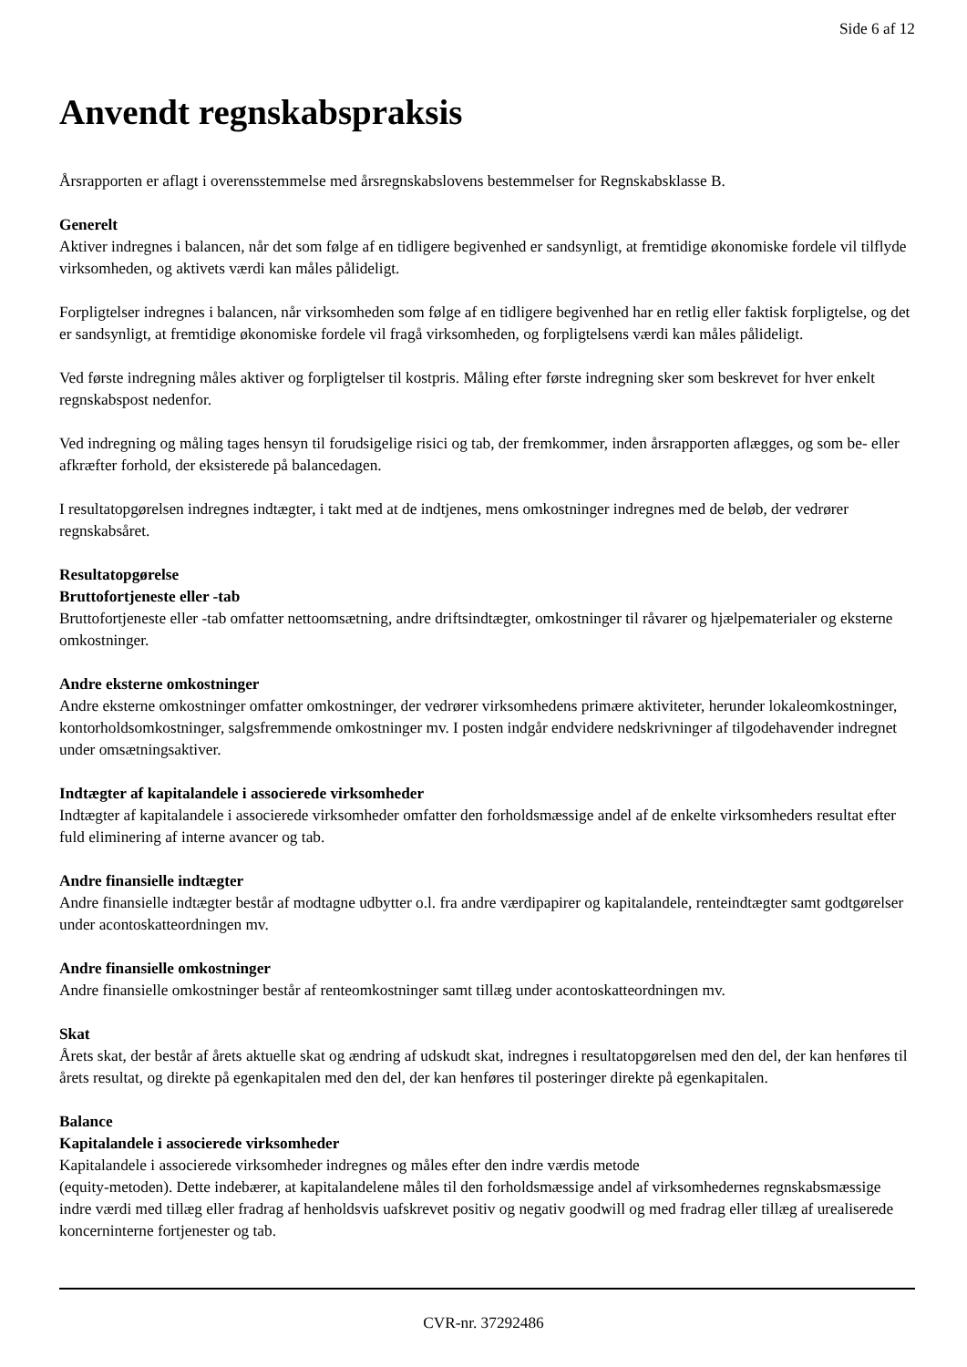Side 6 af 12
Anvendt regnskabspraksis
Årsrapporten er aflagt i overensstemmelse med årsregnskabslovens bestemmelser for Regnskabsklasse B.
Generelt
Aktiver indregnes i balancen, når det som følge af en tidligere begivenhed er sandsynligt, at fremtidige økonomiske fordele vil tilflyde virksomheden, og aktivets værdi kan måles pålideligt.
Forpligtelser indregnes i balancen, når virksomheden som følge af en tidligere begivenhed har en retlig eller faktisk forpligtelse, og det er sandsynligt, at fremtidige økonomiske fordele vil fragå virksomheden, og forpligtelsens værdi kan måles pålideligt.
Ved første indregning måles aktiver og forpligtelser til kostpris. Måling efter første indregning sker som beskrevet for hver enkelt regnskabspost nedenfor.
Ved indregning og måling tages hensyn til forudsigelige risici og tab, der fremkommer, inden årsrapporten aflægges, og som be- eller afkræfter forhold, der eksisterede på balancedagen.
I resultatopgørelsen indregnes indtægter, i takt med at de indtjenes, mens omkostninger indregnes med de beløb, der vedrører regnskabsåret.
Resultatopgørelse
Bruttofortjeneste eller -tab
Bruttofortjeneste eller -tab omfatter nettoomsætning, andre driftsindtægter, omkostninger til råvarer og hjælpematerialer og eksterne omkostninger.
Andre eksterne omkostninger
Andre eksterne omkostninger omfatter omkostninger, der vedrører virksomhedens primære aktiviteter, herunder lokaleomkostninger, kontorholdsomkostninger, salgsfremmende omkostninger mv. I posten indgår endvidere nedskrivninger af tilgodehavender indregnet under omsætningsaktiver.
Indtægter af kapitalandele i associerede virksomheder
Indtægter af kapitalandele i associerede virksomheder omfatter den forholdsmæssige andel af de enkelte virksomheders resultat efter fuld eliminering af interne avancer og tab.
Andre finansielle indtægter
Andre finansielle indtægter består af modtagne udbytter o.l. fra andre værdipapirer og kapitalandele, renteindtægter samt godtgørelser under acontoskatteordningen mv.
Andre finansielle omkostninger
Andre finansielle omkostninger består af renteomkostninger samt tillæg under acontoskatteordningen mv.
Skat
Årets skat, der består af årets aktuelle skat og ændring af udskudt skat, indregnes i resultatopgørelsen med den del, der kan henføres til årets resultat, og direkte på egenkapitalen med den del, der kan henføres til posteringer direkte på egenkapitalen.
Balance
Kapitalandele i associerede virksomheder
Kapitalandele i associerede virksomheder indregnes og måles efter den indre værdis metode
(equity-metoden). Dette indebærer, at kapitalandelene måles til den forholdsmæssige andel af virksomhedernes regnskabsmæssige indre værdi med tillæg eller fradrag af henholdsvis uafskrevet positiv og negativ goodwill og med fradrag eller tillæg af urealiserede koncerninterne fortjenester og tab.
CVR-nr. 37292486